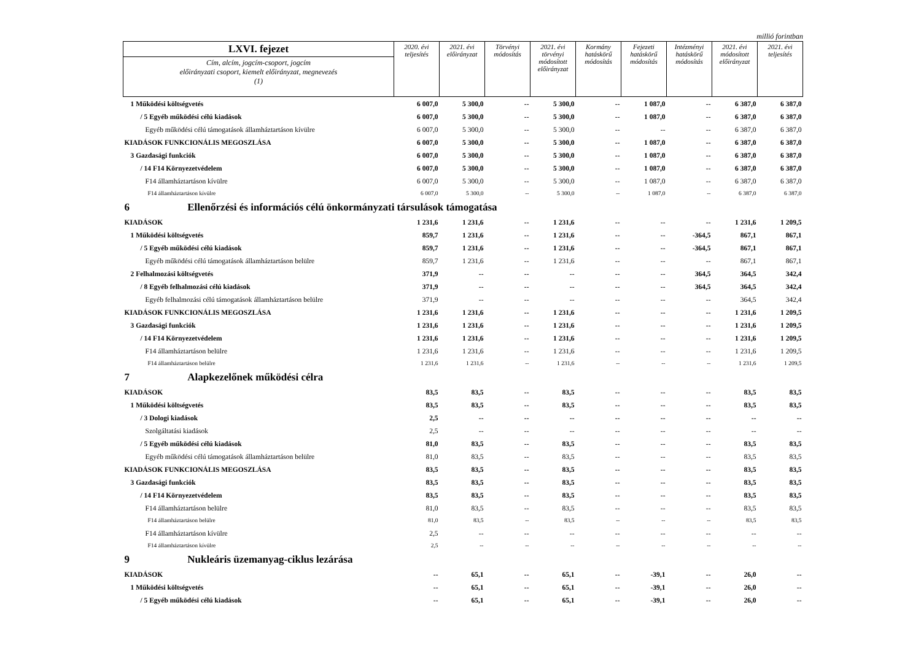millió forintban
| LXVI. fejezet | 2020. évi teljesítés | 2021. évi előirányzat | Törvényi módosítás | 2021. évi törvényi módosított előirányzat | Kormány hatáskörű módosítás | Fejezeti hatáskörű módosítás | Intézményi hatáskörű módosítás | 2021. évi módosított előirányzat | 2021. évi teljesítés |
| --- | --- | --- | --- | --- | --- | --- | --- | --- | --- |
| Cím, alcím, jogcím-csoport, jogcím előirányzati csoport, kiemelt előirányzat, megnevezés (1) | | | | | | | | | |
| 1 Működési költségvetés | 6 007,0 | 5 300,0 | -- | 5 300,0 | -- | 1 087,0 | -- | 6 387,0 | 6 387,0 |
| / 5 Egyéb működési célú kiadások | 6 007,0 | 5 300,0 | -- | 5 300,0 | -- | 1 087,0 | -- | 6 387,0 | 6 387,0 |
| Egyéb működési célú támogatások államháztartáson kívülre | 6 007,0 | 5 300,0 | -- | 5 300,0 | -- | -- | -- | 6 387,0 | 6 387,0 |
| KIADÁSOK FUNKCIONÁLIS MEGOSZLÁSA | 6 007,0 | 5 300,0 | -- | 5 300,0 | -- | 1 087,0 | -- | 6 387,0 | 6 387,0 |
| 3 Gazdasági funkciók | 6 007,0 | 5 300,0 | -- | 5 300,0 | -- | 1 087,0 | -- | 6 387,0 | 6 387,0 |
| / 14 F14 Környezetvédelem | 6 007,0 | 5 300,0 | -- | 5 300,0 | -- | 1 087,0 | -- | 6 387,0 | 6 387,0 |
| F14 államháztartáson kívülre | 6 007,0 | 5 300,0 | -- | 5 300,0 | -- | 1 087,0 | -- | 6 387,0 | 6 387,0 |
| F14 államháztartáson kívülre | 6 007,0 | 5 300,0 | -- | 5 300,0 | -- | 1 087,0 | -- | 6 387,0 | 6 387,0 |
| 6 Ellenőrzési és információs célú önkormányzati társulások támogatása | | | | | | | | | |
| KIADÁSOK | 1 231,6 | 1 231,6 | -- | 1 231,6 | -- | -- | -- | 1 231,6 | 1 209,5 |
| 1 Működési költségvetés | 859,7 | 1 231,6 | -- | 1 231,6 | -- | -- | -364,5 | 867,1 | 867,1 |
| / 5 Egyéb működési célú kiadások | 859,7 | 1 231,6 | -- | 1 231,6 | -- | -- | -364,5 | 867,1 | 867,1 |
| Egyéb működési célú támogatások államháztartáson belülre | 859,7 | 1 231,6 | -- | 1 231,6 | -- | -- | -- | 867,1 | 867,1 |
| 2 Felhalmozási költségvetés | 371,9 | -- | -- | -- | -- | -- | 364,5 | 364,5 | 342,4 |
| / 8 Egyéb felhalmozási célú kiadások | 371,9 | -- | -- | -- | -- | -- | 364,5 | 364,5 | 342,4 |
| Egyéb felhalmozási célú támogatások államháztartáson belülre | 371,9 | -- | -- | -- | -- | -- | -- | 364,5 | 342,4 |
| KIADÁSOK FUNKCIONÁLIS MEGOSZLÁSA | 1 231,6 | 1 231,6 | -- | 1 231,6 | -- | -- | -- | 1 231,6 | 1 209,5 |
| 3 Gazdasági funkciók | 1 231,6 | 1 231,6 | -- | 1 231,6 | -- | -- | -- | 1 231,6 | 1 209,5 |
| / 14 F14 Környezetvédelem | 1 231,6 | 1 231,6 | -- | 1 231,6 | -- | -- | -- | 1 231,6 | 1 209,5 |
| F14 államháztartáson belülre | 1 231,6 | 1 231,6 | -- | 1 231,6 | -- | -- | -- | 1 231,6 | 1 209,5 |
| F14 államháztartáson belülre | 1 231,6 | 1 231,6 | -- | 1 231,6 | -- | -- | -- | 1 231,6 | 1 209,5 |
| 7 Alapkezelőnek működési célra | | | | | | | | | |
| KIADÁSOK | 83,5 | 83,5 | -- | 83,5 | -- | -- | -- | 83,5 | 83,5 |
| 1 Működési költségvetés | 83,5 | 83,5 | -- | 83,5 | -- | -- | -- | 83,5 | 83,5 |
| / 3 Dologi kiadások | 2,5 | -- | -- | -- | -- | -- | -- | -- | -- |
| Szolgáltatási kiadások | 2,5 | -- | -- | -- | -- | -- | -- | -- | -- |
| / 5 Egyéb működési célú kiadások | 81,0 | 83,5 | -- | 83,5 | -- | -- | -- | 83,5 | 83,5 |
| Egyéb működési célú támogatások államháztartáson belülre | 81,0 | 83,5 | -- | 83,5 | -- | -- | -- | 83,5 | 83,5 |
| KIADÁSOK FUNKCIONÁLIS MEGOSZLÁSA | 83,5 | 83,5 | -- | 83,5 | -- | -- | -- | 83,5 | 83,5 |
| 3 Gazdasági funkciók | 83,5 | 83,5 | -- | 83,5 | -- | -- | -- | 83,5 | 83,5 |
| / 14 F14 Környezetvédelem | 83,5 | 83,5 | -- | 83,5 | -- | -- | -- | 83,5 | 83,5 |
| F14 államháztartáson belülre | 81,0 | 83,5 | -- | 83,5 | -- | -- | -- | 83,5 | 83,5 |
| F14 államháztartáson belülre | 81,0 | 83,5 | -- | 83,5 | -- | -- | -- | 83,5 | 83,5 |
| F14 államháztartáson kívülre | 2,5 | -- | -- | -- | -- | -- | -- | -- | -- |
| F14 államháztartáson kívülre | 2,5 | -- | -- | -- | -- | -- | -- | -- | -- |
| 9 Nukleáris üzemanyag-ciklus lezárása | | | | | | | | | |
| KIADÁSOK | -- | 65,1 | -- | 65,1 | -- | -39,1 | -- | 26,0 | -- |
| 1 Működési költségvetés | -- | 65,1 | -- | 65,1 | -- | -39,1 | -- | 26,0 | -- |
| / 5 Egyéb működési célú kiadások | -- | 65,1 | -- | 65,1 | -- | -39,1 | -- | 26,0 | -- |